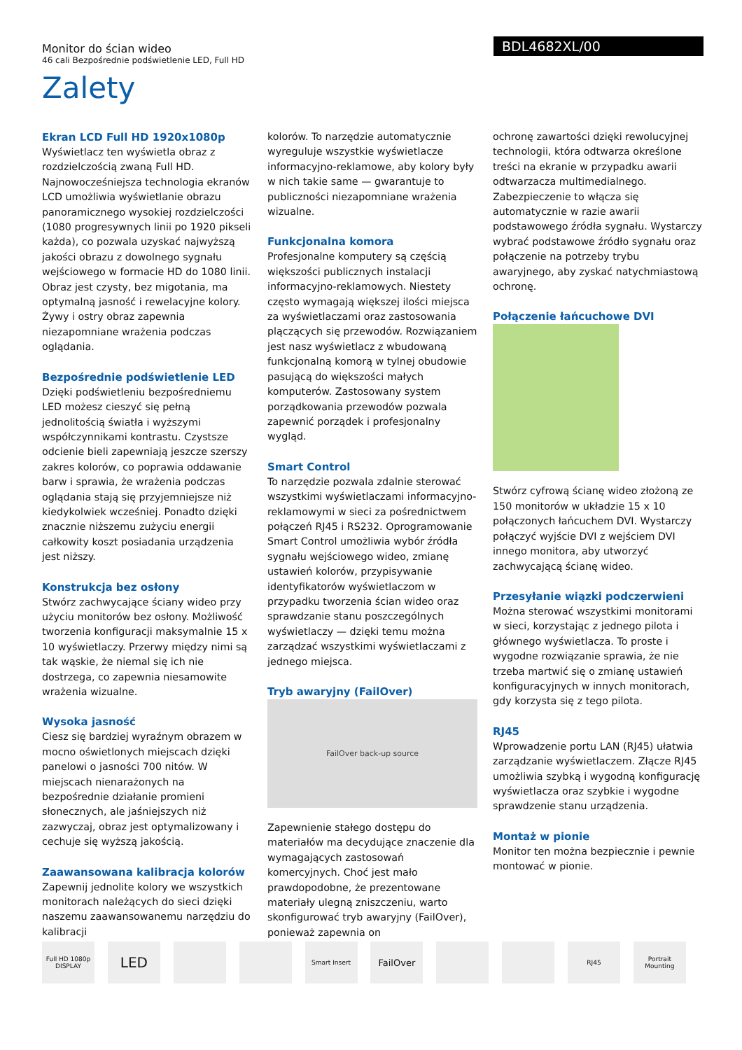Monitor do ścian wideo
46 cali Bezpośrednie podświetlenie LED, Full HD
BDL4682XL/00
Zalety
Ekran LCD Full HD 1920x1080p
Wyświetlacz ten wyświetla obraz z rozdzielczością zwaną Full HD. Najnowocześniejsza technologia ekranów LCD umożliwia wyświetlanie obrazu panoramicznego wysokiej rozdzielczości (1080 progresywnych linii po 1920 pikseli każda), co pozwala uzyskać najwyższą jakości obrazu z dowolnego sygnału wejściowego w formacie HD do 1080 linii. Obraz jest czysty, bez migotania, ma optymalną jasność i rewelacyjne kolory. Żywy i ostry obraz zapewnia niezapomniane wrażenia podczas oglądania.
Bezpośrednie podświetlenie LED
Dzięki podświetleniu bezpośredniemu LED możesz cieszyć się pełną jednolitością światła i wyższymi współczynnikami kontrastu. Czystsze odcienie bieli zapewniają jeszcze szerszy zakres kolorów, co poprawia oddawanie barw i sprawia, że wrażenia podczas oglądania stają się przyjemniejsze niż kiedykolwiek wcześniej. Ponadto dzięki znacznie niższemu zużyciu energii całkowity koszt posiadania urządzenia jest niższy.
Konstrukcja bez osłony
Stwórz zachwycające ściany wideo przy użyciu monitorów bez osłony. Możliwość tworzenia konfiguracji maksymalnie 15 x 10 wyświetlaczy. Przerwy między nimi są tak wąskie, że niemal się ich nie dostrzega, co zapewnia niesamowite wrażenia wizualne.
Wysoka jasność
Ciesz się bardziej wyraźnym obrazem w mocno oświetlonych miejscach dzięki panelowi o jasności 700 nitów. W miejscach nienarażonych na bezpośrednie działanie promieni słonecznych, ale jaśniejszych niż zazwyczaj, obraz jest optymalizowany i cechuje się wyższą jakością.
Zaawansowana kalibracja kolorów
Zapewnij jednolite kolory we wszystkich monitorach należących do sieci dzięki naszemu zaawansowanemu narzędziu do kalibracji
kolorów. To narzędzie automatycznie wyreguluje wszystkie wyświetlacze informacyjno-reklamowe, aby kolory były w nich takie same — gwarantuje to publiczności niezapomniane wrażenia wizualne.
Funkcjonalna komora
Profesjonalne komputery są częścią większości publicznych instalacji informacyjno-reklamowych. Niestety często wymagają większej ilości miejsca za wyświetlaczami oraz zastosowania plączących się przewodów. Rozwiązaniem jest nasz wyświetlacz z wbudowaną funkcjonalną komorą w tylnej obudowie pasującą do większości małych komputerów. Zastosowany system porządkowania przewodów pozwala zapewnić porządek i profesjonalny wygląd.
Smart Control
To narzędzie pozwala zdalnie sterować wszystkimi wyświetlaczami informacyjno-reklamowymi w sieci za pośrednictwem połączeń RJ45 i RS232. Oprogramowanie Smart Control umożliwia wybór źródła sygnału wejściowego wideo, zmianę ustawień kolorów, przypisywanie identyfikatorów wyświetlaczom w przypadku tworzenia ścian wideo oraz sprawdzanie stanu poszczególnych wyświetlaczy — dzięki temu można zarządzać wszystkimi wyświetlaczami z jednego miejsca.
Tryb awaryjny (FailOver)
FailOver back-up source
Zapewnienie stałego dostępu do materiałów ma decydujące znaczenie dla wymagających zastosowań komercyjnych. Choć jest mało prawdopodobne, że prezentowane materiały ulegną zniszczeniu, warto skonfigurować tryb awaryjny (FailOver), ponieważ zapewnia on
ochronę zawartości dzięki rewolucyjnej technologii, która odtwarza określone treści na ekranie w przypadku awarii odtwarzacza multimedialnego. Zabezpieczenie to włącza się automatycznie w razie awarii podstawowego źródła sygnału. Wystarczy wybrać podstawowe źródło sygnału oraz połączenie na potrzeby trybu awaryjnego, aby zyskać natychmiastową ochronę.
Połączenie łańcuchowe DVI
Stwórz cyfrową ścianę wideo złożoną ze 150 monitorów w układzie 15 x 10 połączonych łańcuchem DVI. Wystarczy połączyć wyjście DVI z wejściem DVI innego monitora, aby utworzyć zachwycającą ścianę wideo.
Przesyłanie wiązki podczerwieni
Można sterować wszystkimi monitorami w sieci, korzystając z jednego pilota i głównego wyświetlacza. To proste i wygodne rozwiązanie sprawia, że nie trzeba martwić się o zmianę ustawień konfiguracyjnych w innych monitorach, gdy korzysta się z tego pilota.
RJ45
Wprowadzenie portu LAN (RJ45) ułatwia zarządzanie wyświetlaczem. Złącze RJ45 umożliwia szybką i wygodną konfigurację wyświetlacza oraz szybkie i wygodne sprawdzenie stanu urządzenia.
Montaż w pionie
Monitor ten można bezpiecznie i pewnie montować w pionie.
Full HD 1080p DISPLAY
LED
Smart Insert
FailOver
RJ45
Portrait Mounting